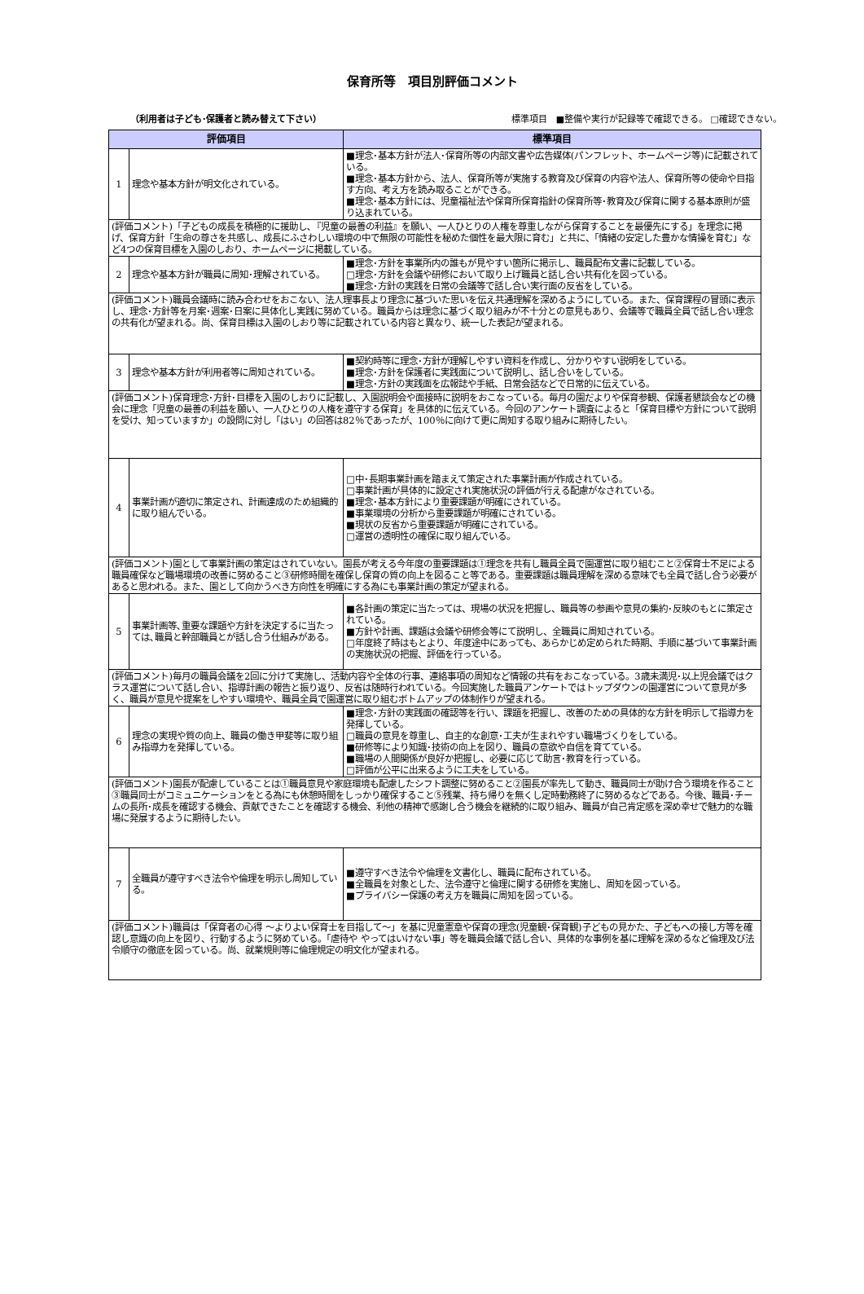保育所等　項目別評価コメント
（利用者は子ども･保護者と読み替えて下さい） 標準項目　■整備や実行が記録等で確認できる。 □確認できない。
| 評価項目 | | 標準項目 |
| --- | --- | --- |
| 1 | 理念や基本方針が明文化されている。 | ■理念･基本方針が法人･保育所等の内部文書や広告媒体(パンフレット、ホームページ等)に記載されている。 ■理念･基本方針から、法人、保育所等が実施する教育及び保育の内容や法人、保育所等の使命や目指す方向、考え方を読み取ることができる。 ■理念･基本方針には、児童福祉法や保育所保育指針の保育所等･教育及び保育に関する基本原則が盛り込まれている。 |
| (評価コメント)「子どもの成長を積極的に援助し､『児童の最善の利益』を願い、一人ひとりの人権を尊重しながら保育することを最優先にする」を理念に掲げ、保育方針「生命の尊さを共感し、成長にふさわしい環境の中で無限の可能性を秘めた個性を最大限に育む」と共に、「情緒の安定した豊かな情操を育む」など4つの保育目標を入園のしおり、ホームページに掲載している。 | | |
| 2 | 理念や基本方針が職員に周知･理解されている。 | ■理念･方針を事業所内の誰もが見やすい箇所に掲示し、職員配布文書に記載している。 □理念･方針を会議や研修において取り上げ職員と話し合い共有化を図っている。 ■理念･方針の実践を日常の会議等で話し合い実行面の反省をしている。 |
| (評価コメント)職員会議時に読み合わせをおこない、法人理事長より理念に基づいた思いを伝え共通理解を深めるようにしている。また、保育課程の冒頭に表示し、理念･方針等を月案･週案･日案に具体化し実践に努めている。職員からは理念に基づく取り組みが不十分との意見もあり、会議等で職員全員で話し合い理念の共有化が望まれる。尚、保育目標は入園のしおり等に記載されている内容と異なり、統一した表記が望まれる。 | | |
| 3 | 理念や基本方針が利用者等に周知されている。 | ■契約時等に理念･方針が理解しやすい資料を作成し、分かりやすい説明をしている。 ■理念･方針を保護者に実践面について説明し、話し合いをしている。 ■理念･方針の実践面を広報誌や手紙、日常会話などで日常的に伝えている。 |
| (評価コメント)保育理念･方針･目標を入園のしおりに記載し、入園説明会や面接時に説明をおこなっている。毎月の園だよりや保育参観、保護者懇談会などの機会に理念「児童の最善の利益を願い、一人ひとりの人権を遵守する保育」を具体的に伝えている。今回のアンケート調査によると「保育目標や方針について説明を受け、知っていますか」の設問に対し「はい」の回答は82％であったが、100％に向けて更に周知する取り組みに期待したい。 | | |
| 4 | 事業計画が適切に策定され、計画達成のため組織的に取り組んでいる。 | □中･長期事業計画を踏まえて策定された事業計画が作成されている。 □事業計画が具体的に設定され実施状況の評価が行える配慮がなされている。 ■理念･基本方針により重要課題が明確にされている。 ■事業環境の分析から重要課題が明確にされている。 ■現状の反省から重要課題が明確にされている。 □運営の透明性の確保に取り組んでいる。 |
| (評価コメント)園として事業計画の策定はされていない。園長が考える今年度の重要課題は①理念を共有し職員全員で園運営に取り組むこと②保育士不足による職員確保など職場環境の改善に努めること③研修時間を確保し保育の質の向上を図ること等である。重要課題は職員理解を深める意味でも全員で話し合う必要があると思われる。また、園として向かうべき方向性を明確にする為にも事業計画の策定が望まれる。 | | |
| 5 | 事業計画等､重要な課題や方針を決定するに当たっては､職員と幹部職員とが話し合う仕組みがある。 | ■各計画の策定に当たっては、現場の状況を把握し、職員等の参画や意見の集約･反映のもとに策定されている。 ■方針や計画、課題は会議や研修会等にて説明し、全職員に周知されている。 □年度終了時はもとより、年度途中にあっても、あらかじめ定められた時期、手順に基づいて事業計画の実施状況の把握、評価を行っている。 |
| (評価コメント)毎月の職員会議を2回に分けて実施し、活動内容や全体の行事、連絡事項の周知など情報の共有をおこなっている。3歳未満児･以上児会議ではクラス運営について話し合い、指導計画の報告と振り返り、反省は随時行われている。今回実施した職員アンケートではトップダウンの園運営について意見が多く、職員が意見や提案をしやすい環境や、職員全員で園運営に取り組むボトムアップの体制作りが望まれる。 | | |
| 6 | 理念の実現や質の向上、職員の働き甲斐等に取り組み指導力を発揮している。 | ■理念･方針の実践面の確認等を行い、課題を把握し、改善のための具体的な方針を明示して指導力を発揮している。 □職員の意見を尊重し、自主的な創意･工夫が生まれやすい職場づくりをしている。 ■研修等により知識･技術の向上を図り、職員の意欲や自信を育てている。 ■職場の人間関係が良好か把握し、必要に応じて助言･教育を行っている。 □評価が公平に出来るように工夫をしている。 |
| (評価コメント)園長が配慮していることは①職員意見や家庭環境も配慮したシフト調整に努めること②園長が率先して動き、職員同士が助け合う環境を作ること③職員同士がコミュニケーションをとる為にも休憩時間をしっかり確保すること⑤残業、持ち帰りを無くし定時勤務終了に努めるなどである。今後、職員･チームの長所･成長を確認する機会、貢献できたことを確認する機会、利他の精神で感謝し合う機会を継続的に取り組み、職員が自己肯定感を深め幸せで魅力的な職場に発展するように期待したい。 | | |
| 7 | 全職員が遵守すべき法令や倫理を明示し周知している。 | ■遵守すべき法令や倫理を文書化し、職員に配布されている。 ■全職員を対象とした、法令遵守と倫理に関する研修を実施し、周知を図っている。 ■プライバシー保護の考え方を職員に周知を図っている。 |
| (評価コメント)職員は「保育者の心得 ～よりよい保育士を目指して～」を基に児童憲章や保育の理念(児童観･保育観)子どもの見かた、子どもへの接し方等を確認し意識の向上を図り、行動するように努めている。「虐待や やってはいけない事」等を職員会議で話し合い、具体的な事例を基に理解を深めるなど倫理及び法令順守の徹底を図っている。尚、就業規則等に倫理規定の明文化が望まれる。 | | |